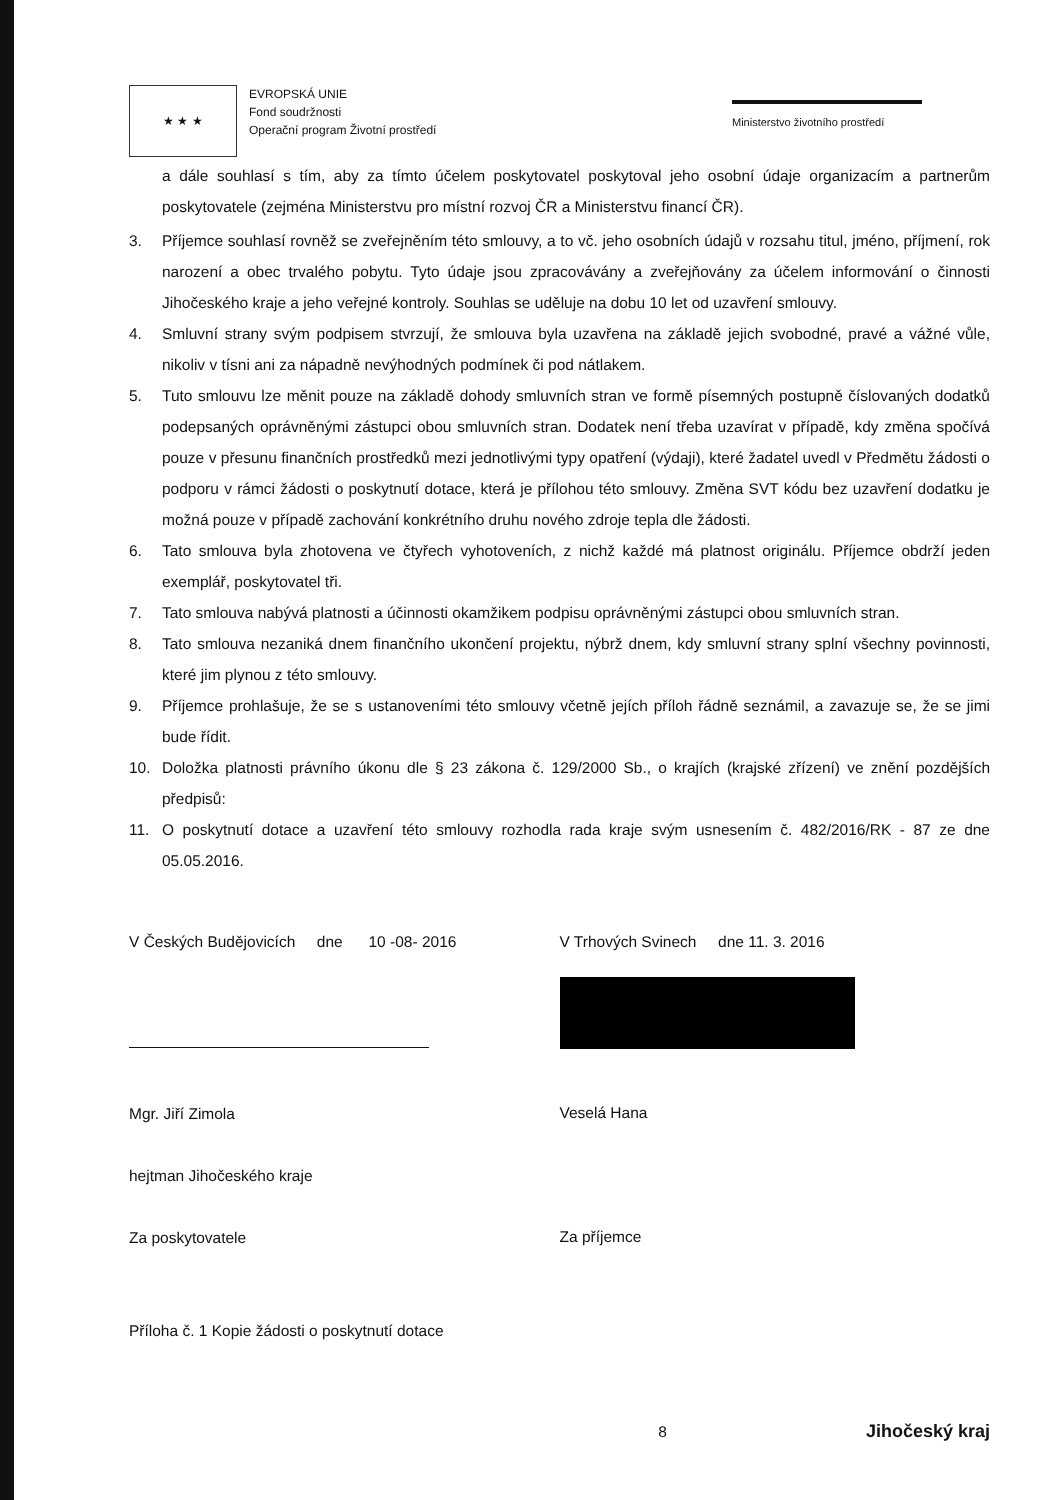★ ★ ★
EVROPSKÁ UNIE
Fond soudržnosti
Operační program Životní prostředí
Ministerstvo životního prostředí
a dále souhlasí s tím, aby za tímto účelem poskytovatel poskytoval jeho osobní údaje organizacím a partnerům poskytovatele (zejména Ministerstvu pro místní rozvoj ČR a Ministerstvu financí ČR).
3. Příjemce souhlasí rovněž se zveřejněním této smlouvy, a to vč. jeho osobních údajů v rozsahu titul, jméno, příjmení, rok narození a obec trvalého pobytu. Tyto údaje jsou zpracovávány a zveřejňovány za účelem informování o činnosti Jihočeského kraje a jeho veřejné kontroly. Souhlas se uděluje na dobu 10 let od uzavření smlouvy.
4. Smluvní strany svým podpisem stvrzují, že smlouva byla uzavřena na základě jejich svobodné, pravé a vážné vůle, nikoliv v tísni ani za nápadně nevýhodných podmínek či pod nátlakem.
5. Tuto smlouvu lze měnit pouze na základě dohody smluvních stran ve formě písemných postupně číslovaných dodatků podepsaných oprávněnými zástupci obou smluvních stran. Dodatek není třeba uzavírat v případě, kdy změna spočívá pouze v přesunu finančních prostředků mezi jednotlivými typy opatření (výdaji), které žadatel uvedl v Předmětu žádosti o podporu v rámci žádosti o poskytnutí dotace, která je přílohou této smlouvy. Změna SVT kódu bez uzavření dodatku je možná pouze v případě zachování konkrétního druhu nového zdroje tepla dle žádosti.
6. Tato smlouva byla zhotovena ve čtyřech vyhotoveních, z nichž každé má platnost originálu. Příjemce obdrží jeden exemplář, poskytovatel tři.
7. Tato smlouva nabývá platnosti a účinnosti okamžikem podpisu oprávněnými zástupci obou smluvních stran.
8. Tato smlouva nezaniká dnem finančního ukončení projektu, nýbrž dnem, kdy smluvní strany splní všechny povinnosti, které jim plynou z této smlouvy.
9. Příjemce prohlašuje, že se s ustanoveními této smlouvy včetně jejích příloh řádně seznámil, a zavazuje se, že se jimi bude řídit.
10. Doložka platnosti právního úkonu dle § 23 zákona č. 129/2000 Sb., o krajích (krajské zřízení) ve znění pozdějších předpisů:
11. O poskytnutí dotace a uzavření této smlouvy rozhodla rada kraje svým usnesením č. 482/2016/RK - 87 ze dne 05.05.2016.
V Českých Budějovicích dne 10 -08- 2016
Mgr. Jiří Zimola
hejtman Jihočeského kraje
Za poskytovatele
Příloha č. 1 Kopie žádosti o poskytnutí dotace
V Trhových Svinech dne 11. 3. 2016
Veselá Hana
Za příjemce
8 Jihočeský kraj